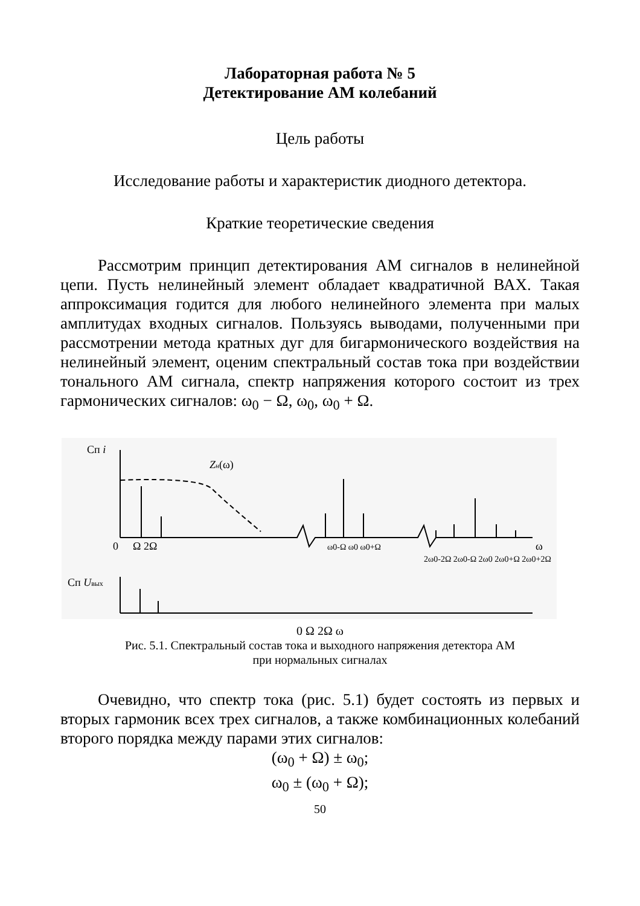Лабораторная работа № 5
Детектирование АМ колебаний
Цель работы
Исследование работы и характеристик диодного детектора.
Краткие теоретические сведения
Рассмотрим принцип детектирования АМ сигналов в нелинейной цепи. Пусть нелинейный элемент обладает квадратичной ВАХ. Такая аппроксимация годится для любого нелинейного элемента при малых амплитудах входных сигналов. Пользуясь выводами, полученными при рассмотрении метода кратных дуг для бигармонического воздействия на нелинейный элемент, оценим спектральный состав тока при воздействии тонального АМ сигнала, спектр напряжения которого состоит из трех гармонических сигналов: ω<sub>0</sub> − Ω, ω<sub>0</sub>, ω<sub>0</sub> + Ω.
Сп i
Zн(ω)
0
Ω 2Ω
ω
ω0-Ω ω0 ω0+Ω
2ω0-2Ω 2ω0-Ω 2ω0 2ω0+Ω 2ω0+2Ω
Сп Uвых
0 Ω 2Ω ω
Рис. 5.1. Спектральный состав тока и выходного напряжения детектора АМ
при нормальных сигналах
Очевидно, что спектр тока (рис. 5.1) будет состоять из первых и вторых гармоник всех трех сигналов, а также комбинационных колебаний второго порядка между парами этих сигналов:
(ω<sub>0</sub> + Ω) ± ω<sub>0</sub>;
ω<sub>0</sub> ± (ω<sub>0</sub> + Ω);
50